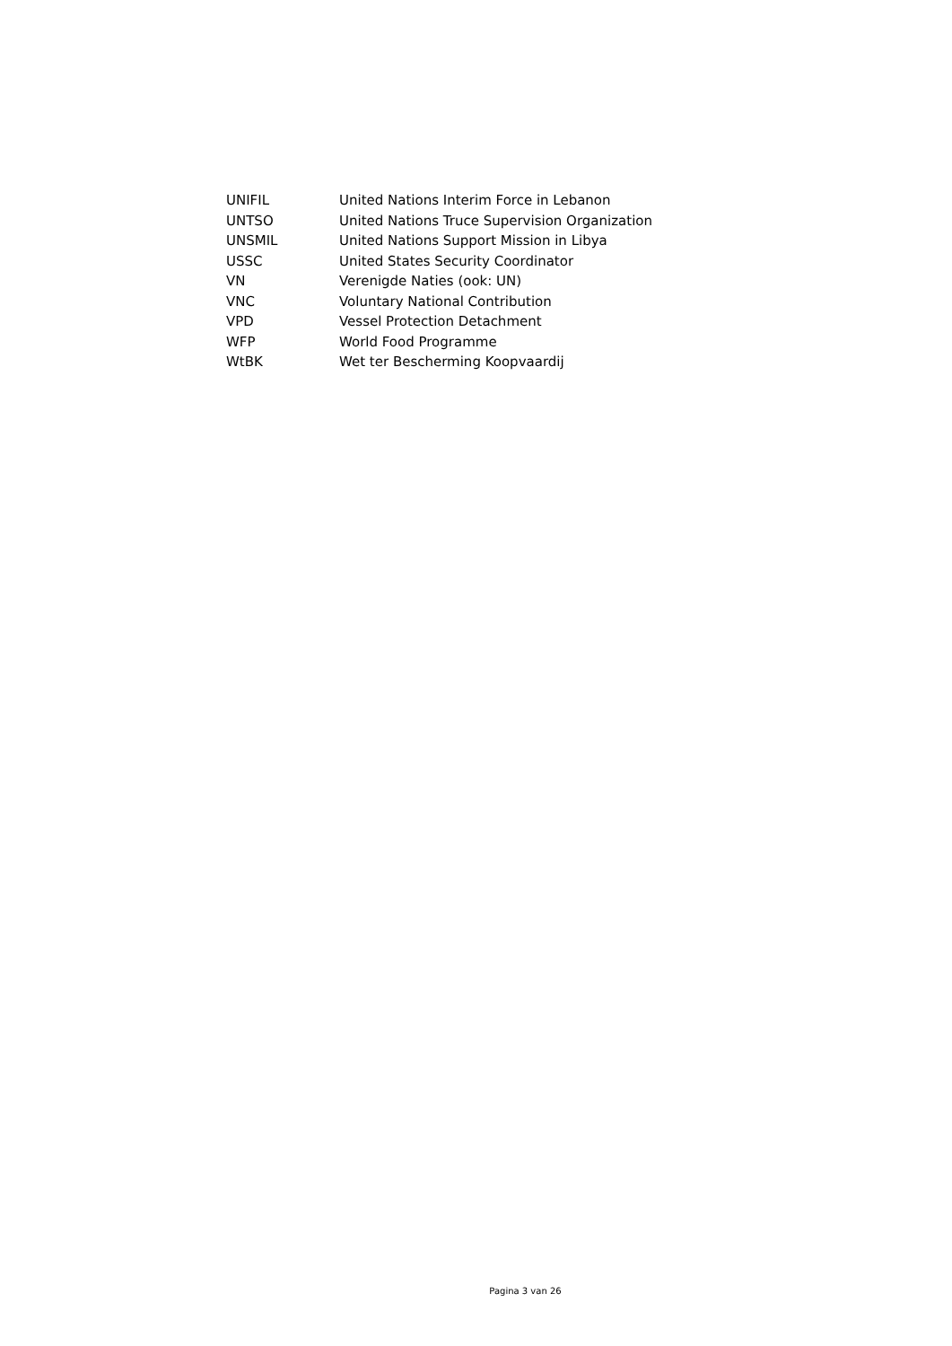| UNIFIL | United Nations Interim Force in Lebanon |
| UNTSO | United Nations Truce Supervision Organization |
| UNSMIL | United Nations Support Mission in Libya |
| USSC | United States Security Coordinator |
| VN | Verenigde Naties (ook: UN) |
| VNC | Voluntary National Contribution |
| VPD | Vessel Protection Detachment |
| WFP | World Food Programme |
| WtBK | Wet ter Bescherming Koopvaardij |
Pagina 3 van 26